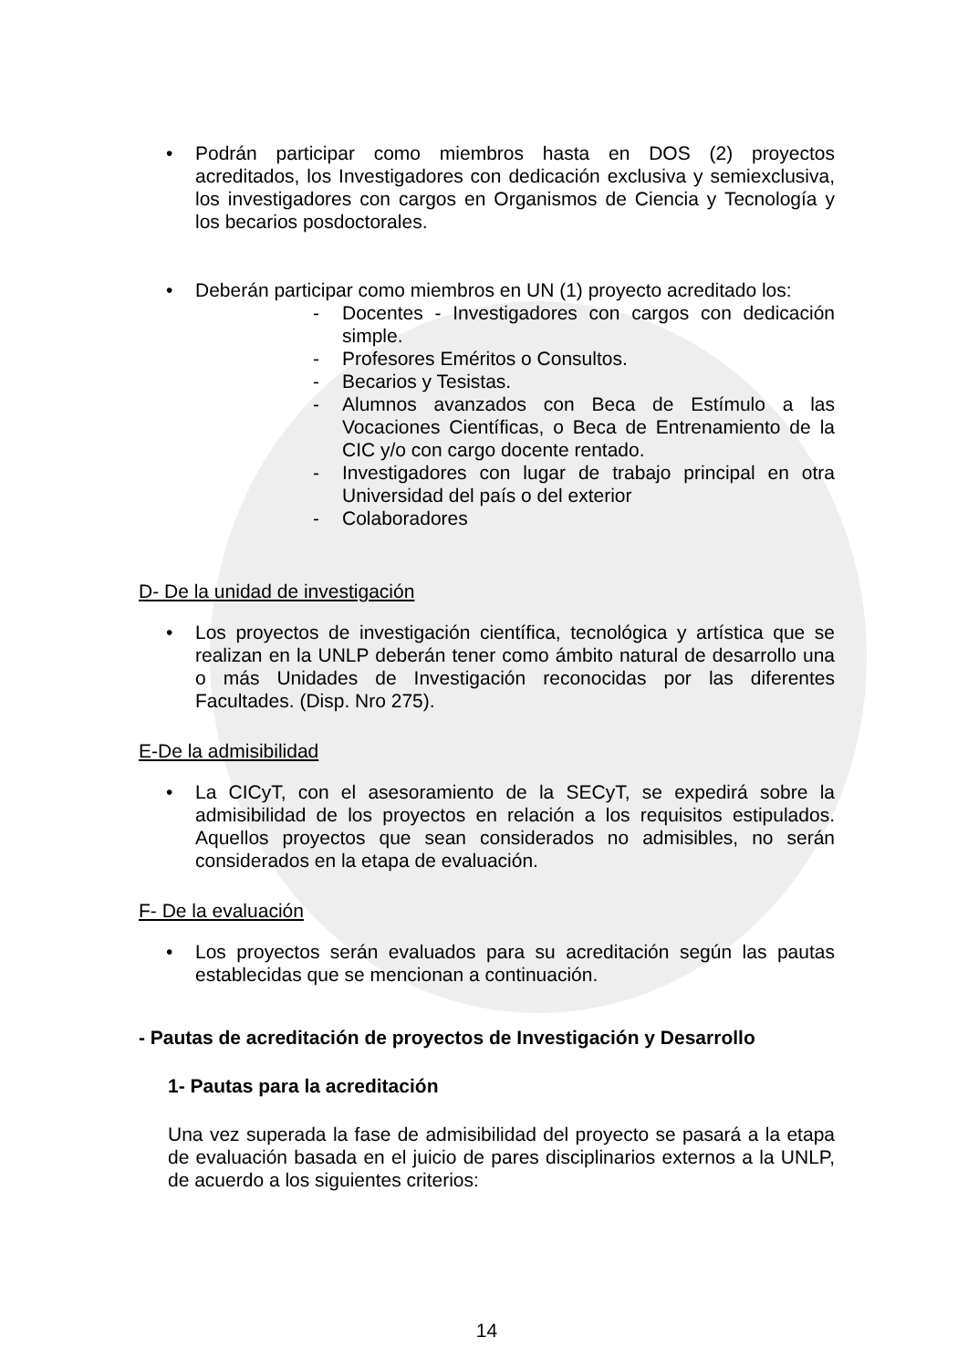• Podrán participar como miembros hasta en DOS (2) proyectos acreditados, los Investigadores con dedicación exclusiva y semiexclusiva, los investigadores con cargos en Organismos de Ciencia y Tecnología y los becarios posdoctorales.
• Deberán participar como miembros en UN (1) proyecto acreditado los:
- Docentes - Investigadores con cargos con dedicación simple.
- Profesores Eméritos o Consultos.
- Becarios y Tesistas.
- Alumnos avanzados con Beca de Estímulo a las Vocaciones Científicas, o Beca de Entrenamiento de la CIC y/o con cargo docente rentado.
- Investigadores con lugar de trabajo principal en otra Universidad del país o del exterior
- Colaboradores
D- De la unidad de investigación
• Los proyectos de investigación científica, tecnológica y artística que se realizan en la UNLP deberán tener como ámbito natural de desarrollo una o más Unidades de Investigación reconocidas por las diferentes Facultades. (Disp. Nro 275).
E-De la admisibilidad
• La CICyT, con el asesoramiento de la SECyT, se expedirá sobre la admisibilidad de los proyectos en relación a los requisitos estipulados. Aquellos proyectos que sean considerados no admisibles, no serán considerados en la etapa de evaluación.
F- De la evaluación
• Los proyectos serán evaluados para su acreditación según las pautas establecidas que se mencionan a continuación.
- Pautas de acreditación de proyectos de Investigación y Desarrollo
1- Pautas para la acreditación
Una vez superada la fase de admisibilidad del proyecto se pasará a la etapa de evaluación basada en el juicio de pares disciplinarios externos a la UNLP, de acuerdo a los siguientes criterios:
14